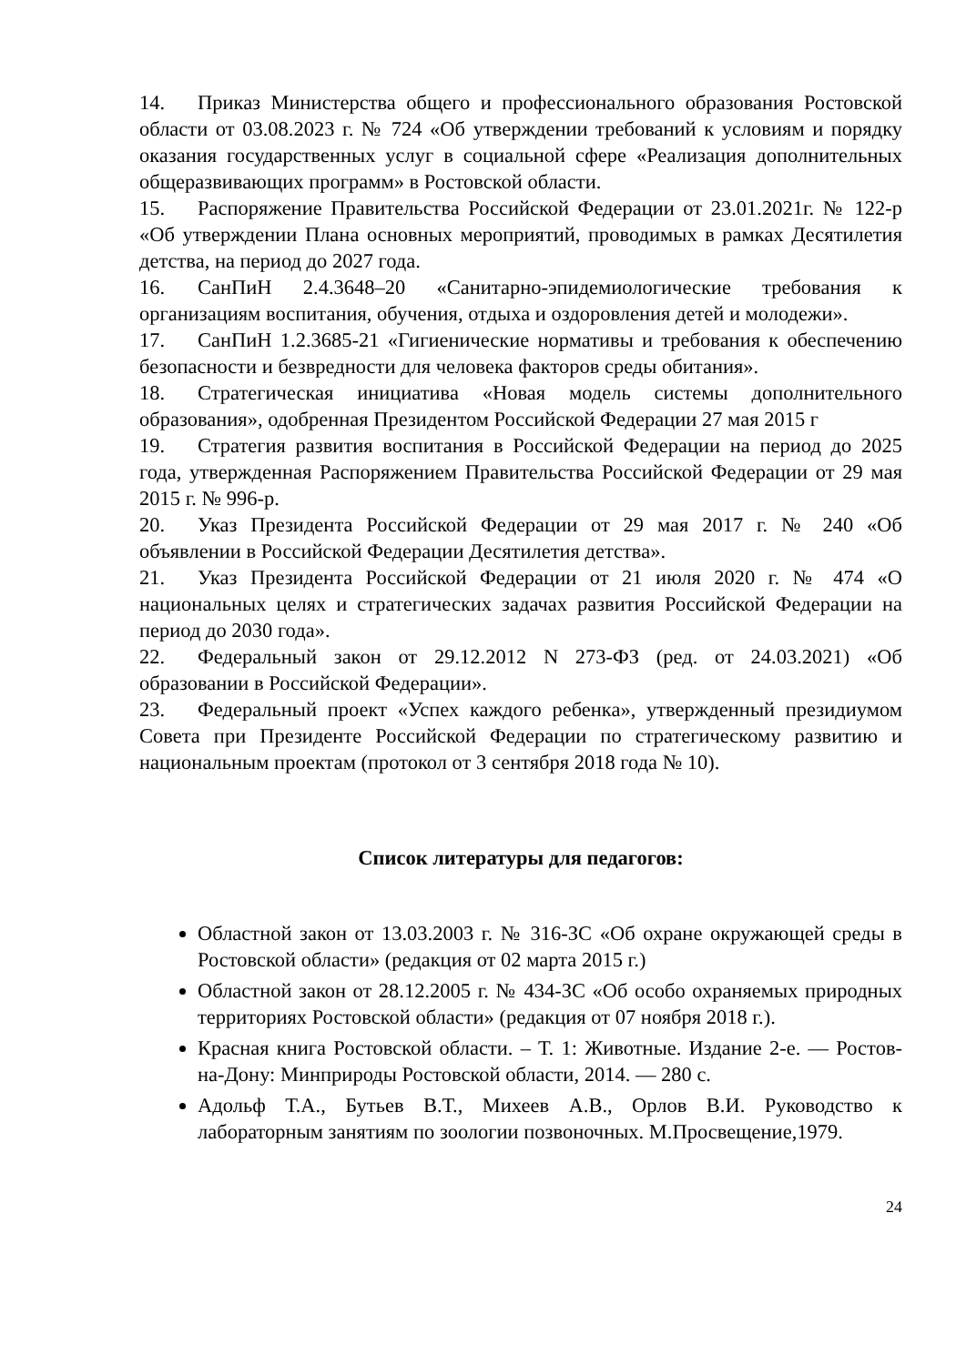14. Приказ Министерства общего и профессионального образования Ростовской области от 03.08.2023 г. № 724 «Об утверждении требований к условиям и порядку оказания государственных услуг в социальной сфере «Реализация дополнительных общеразвивающих программ» в Ростовской области.
15. Распоряжение Правительства Российской Федерации от 23.01.2021г. № 122-р «Об утверждении Плана основных мероприятий, проводимых в рамках Десятилетия детства, на период до 2027 года.
16. СанПиН 2.4.3648–20 «Санитарно-эпидемиологические требования к организациям воспитания, обучения, отдыха и оздоровления детей и молодежи».
17. СанПиН 1.2.3685-21 «Гигиенические нормативы и требования к обеспечению безопасности и безвредности для человека факторов среды обитания».
18. Стратегическая инициатива «Новая модель системы дополнительного образования», одобренная Президентом Российской Федерации 27 мая 2015 г
19. Стратегия развития воспитания в Российской Федерации на период до 2025 года, утвержденная Распоряжением Правительства Российской Федерации от 29 мая 2015 г. № 996-р.
20. Указ Президента Российской Федерации от 29 мая 2017 г. № 240 «Об объявлении в Российской Федерации Десятилетия детства».
21. Указ Президента Российской Федерации от 21 июля 2020 г. № 474 «О национальных целях и стратегических задачах развития Российской Федерации на период до 2030 года».
22. Федеральный закон от 29.12.2012 N 273-ФЗ (ред. от 24.03.2021) «Об образовании в Российской Федерации».
23. Федеральный проект «Успех каждого ребенка», утвержденный президиумом Совета при Президенте Российской Федерации по стратегическому развитию и национальным проектам (протокол от 3 сентября 2018 года № 10).
Список литературы для педагогов:
Областной закон от 13.03.2003 г. № 316-ЗС «Об охране окружающей среды в Ростовской области» (редакция от 02 марта 2015 г.)
Областной закон от 28.12.2005 г. № 434-ЗС «Об особо охраняемых природных территориях Ростовской области» (редакция от 07 ноября 2018 г.).
Красная книга Ростовской области. – Т. 1: Животные. Издание 2-е. — Ростов-на-Дону: Минприроды Ростовской области, 2014. — 280 с.
Адольф Т.А., Бутьев В.Т., Михеев А.В., Орлов В.И. Руководство к лабораторным занятиям по зоологии позвоночных. М.Просвещение,1979.
24